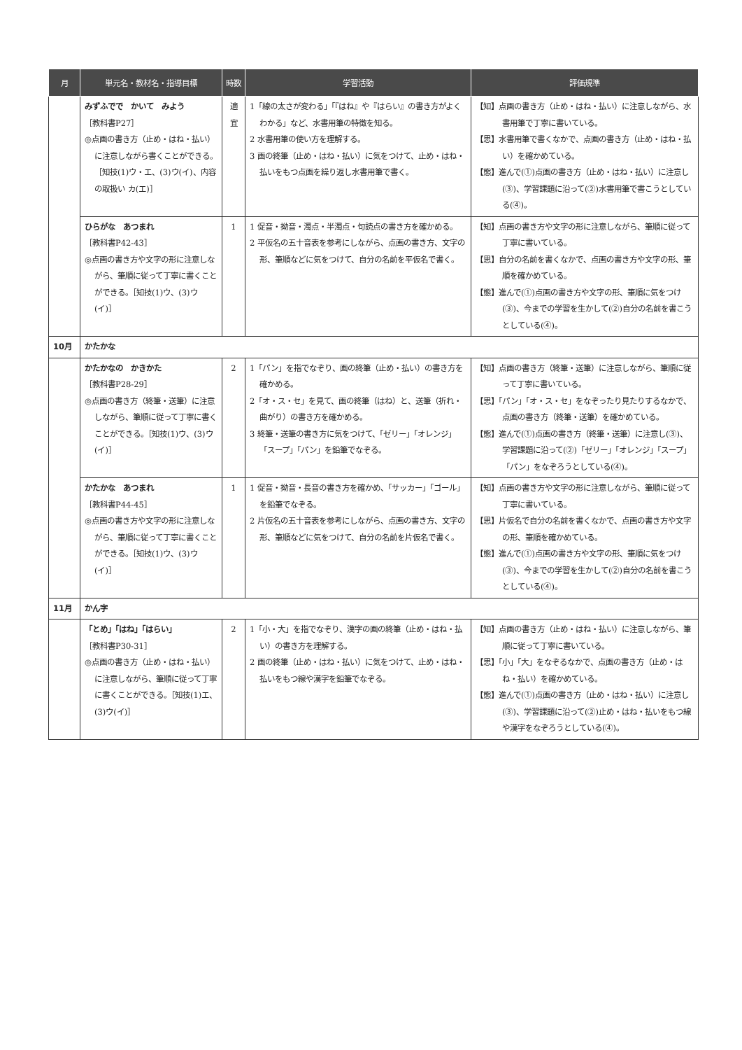| 月 | 単元名・教材名・指導目標 | 時数 | 学習活動 | 評価規準 |
| --- | --- | --- | --- | --- |
| | みずふでで かいて みよう ［教科書P27］ ◎点画の書き方（止め・はね・払い）に注意しながら書くことができる。［知技(1)ウ・エ、(3)ウ(イ)、内容の取扱い カ(エ)］ | 適宜 | 1「線の太さが変わる」「『はね』や『はらい』の書き方がよくわかる」など、水書用筆の特徴を知る。 2 水書用筆の使い方を理解する。 3 画の終筆（止め・はね・払い）に気をつけて、止め・はね・払いをもつ点画を繰り返し水書用筆で書く。 | 【知】点画の書き方（止め・はね・払い）に注意しながら、水書用筆で丁寧に書いている。 【思】水書用筆で書くなかで、点画の書き方（止め・はね・払い）を確かめている。 【態】進んで(①)点画の書き方（止め・はね・払い）に注意し(③)、学習課題に沿って(②)水書用筆で書こうとしている(④)。 |
| | ひらがな あつまれ ［教科書P42-43］ ◎点画の書き方や文字の形に注意しながら、筆順に従って丁寧に書くことができる。［知技(1)ウ、(3)ウ(イ)］ | 1 | 1 促音・拗音・濁点・半濁点・句読点の書き方を確かめる。 2 平仮名の五十音表を参考にしながら、点画の書き方、文字の形、筆順などに気をつけて、自分の名前を平仮名で書く。 | 【知】点画の書き方や文字の形に注意しながら、筆順に従って丁寧に書いている。 【思】自分の名前を書くなかで、点画の書き方や文字の形、筆順を確かめている。 【態】進んで(①)点画の書き方や文字の形、筆順に気をつけ(③)、今までの学習を生かして(②)自分の名前を書こうとしている(④)。 |
| 10月 | かたかな | | | |
| | かたかなの かきかた ［教科書P28-29］ ◎点画の書き方（終筆・送筆）に注意しながら、筆順に従って丁寧に書くことができる。［知技(1)ウ、(3)ウ(イ)］ | 2 | 1「パン」を指でなぞり、画の終筆（止め・払い）の書き方を確かめる。 2「オ・ス・セ」を見て、画の終筆（はね）と、送筆（折れ・曲がり）の書き方を確かめる。 3 終筆・送筆の書き方に気をつけて、「ゼリー」「オレンジ」「スープ」「パン」を鉛筆でなぞる。 | 【知】点画の書き方（終筆・送筆）に注意しながら、筆順に従って丁寧に書いている。 【思】「パン」「オ・ス・セ」をなぞったり見たりするなかで、点画の書き方（終筆・送筆）を確かめている。 【態】進んで(①)点画の書き方（終筆・送筆）に注意し(③)、学習課題に沿って(②)「ゼリー」「オレンジ」「スープ」「パン」をなぞろうとしている(④)。 |
| | かたかな あつまれ ［教科書P44-45］ ◎点画の書き方や文字の形に注意しながら、筆順に従って丁寧に書くことができる。［知技(1)ウ、(3)ウ(イ)］ | 1 | 1 促音・拗音・長音の書き方を確かめ、「サッカー」「ゴール」を鉛筆でなぞる。 2 片仮名の五十音表を参考にしながら、点画の書き方、文字の形、筆順などに気をつけて、自分の名前を片仮名で書く。 | 【知】点画の書き方や文字の形に注意しながら、筆順に従って丁寧に書いている。 【思】片仮名で自分の名前を書くなかで、点画の書き方や文字の形、筆順を確かめている。 【態】進んで(①)点画の書き方や文字の形、筆順に気をつけ(③)、今までの学習を生かして(②)自分の名前を書こうとしている(④)。 |
| 11月 | かん字 | | | |
| | 「とめ」「はね」「はらい」 ［教科書P30-31］ ◎点画の書き方（止め・はね・払い）に注意しながら、筆順に従って丁寧に書くことができる。［知技(1)エ、(3)ウ(イ)］ | 2 | 1「小・大」を指でなぞり、漢字の画の終筆（止め・はね・払い）の書き方を理解する。 2 画の終筆（止め・はね・払い）に気をつけて、止め・はね・払いをもつ線や漢字を鉛筆でなぞる。 | 【知】点画の書き方（止め・はね・払い）に注意しながら、筆順に従って丁寧に書いている。 【思】「小」「大」をなぞるなかで、点画の書き方（止め・はね・払い）を確かめている。 【態】進んで(①)点画の書き方（止め・はね・払い）に注意し(③)、学習課題に沿って(②)止め・はね・払いをもつ線や漢字をなぞろうとしている(④)。 |